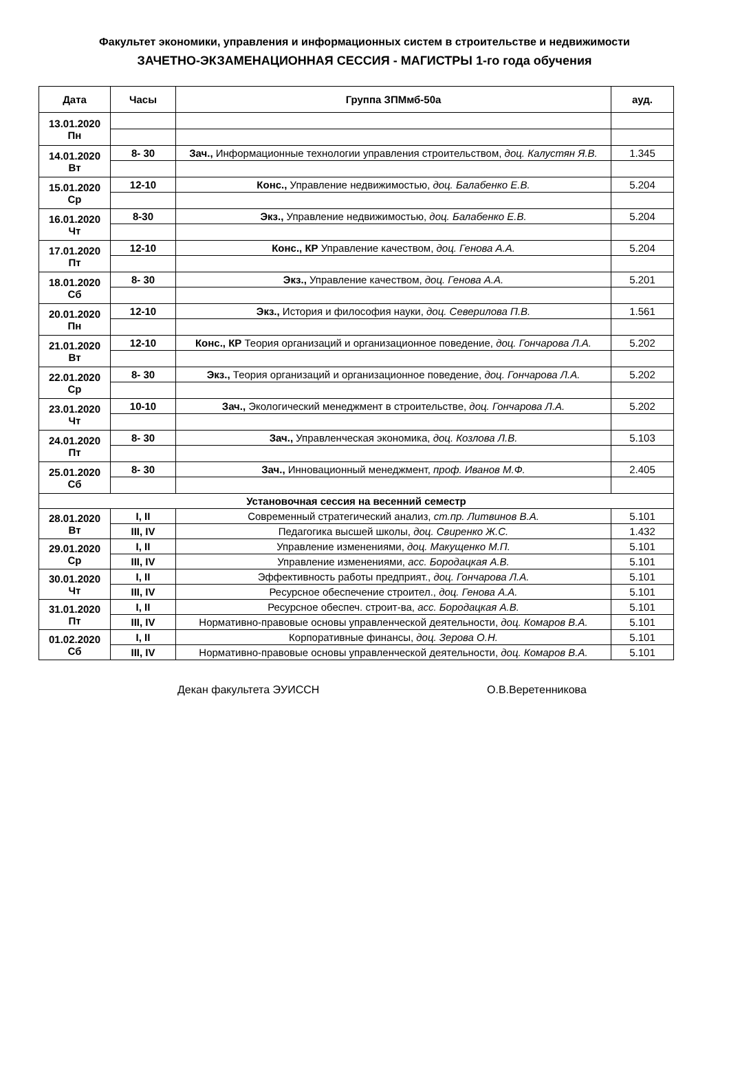Факультет экономики, управления и информационных систем в строительстве и недвижимости
ЗАЧЕТНО-ЭКЗАМЕНАЦИОННАЯ СЕССИЯ - МАГИСТРЫ 1-го года обучения
| Дата | Часы | Группа ЗПМмб-50а | ауд. |
| --- | --- | --- | --- |
| 13.01.2020 Пн | | | |
| 14.01.2020 Вт | 8- 30 | Зач., Информационные технологии управления строительством, доц. Калустян Я.В. | 1.345 |
| 15.01.2020 Ср | 12-10 | Конс., Управление недвижимостью, доц. Балабенко Е.В. | 5.204 |
| 16.01.2020 Чт | 8-30 | Экз., Управление недвижимостью, доц. Балабенко Е.В. | 5.204 |
| 17.01.2020 Пт | 12-10 | Конс., КР Управление качеством, доц. Генова А.А. | 5.204 |
| 18.01.2020 Сб | 8- 30 | Экз., Управление качеством, доц. Генова А.А. | 5.201 |
| 20.01.2020 Пн | 12-10 | Экз., История и философия науки, доц. Северилова П.В. | 1.561 |
| 21.01.2020 Вт | 12-10 | Конс., КР Теория организаций и организационное поведение, доц. Гончарова Л.А. | 5.202 |
| 22.01.2020 Ср | 8- 30 | Экз., Теория организаций и организационное поведение, доц. Гончарова Л.А. | 5.202 |
| 23.01.2020 Чт | 10-10 | Зач., Экологический менеджмент в строительстве, доц. Гончарова Л.А. | 5.202 |
| 24.01.2020 Пт | 8- 30 | Зач., Управленческая экономика, доц. Козлова Л.В. | 5.103 |
| 25.01.2020 Сб | 8- 30 | Зач., Инновационный менеджмент, проф. Иванов М.Ф. | 2.405 |
| Установочная сессия на весенний семестр | | | |
| 28.01.2020 Вт | I, II | Современный стратегический анализ, ст.пр. Литвинов В.А. | 5.101 |
| | III, IV | Педагогика высшей школы, доц. Свиренко Ж.С. | 1.432 |
| 29.01.2020 Ср | I, II | Управление изменениями, доц. Макущенко М.П. | 5.101 |
| | III, IV | Управление изменениями, асс. Бородацкая А.В. | 5.101 |
| 30.01.2020 Чт | I, II | Эффективность работы предприят., доц. Гончарова Л.А. | 5.101 |
| | III, IV | Ресурсное обеспечение строител., доц. Генова А.А. | 5.101 |
| 31.01.2020 Пт | I, II | Ресурсное обеспеч. строит-ва, асс. Бородацкая А.В. | 5.101 |
| | III, IV | Нормативно-правовые основы управленческой деятельности, доц. Комаров В.А. | 5.101 |
| 01.02.2020 Сб | I, II | Корпоративные финансы, доц. Зерова О.Н. | 5.101 |
| | III, IV | Нормативно-правовые основы управленческой деятельности, доц. Комаров В.А. | 5.101 |
Декан факультета ЭУИССН О.В.Веретенникова